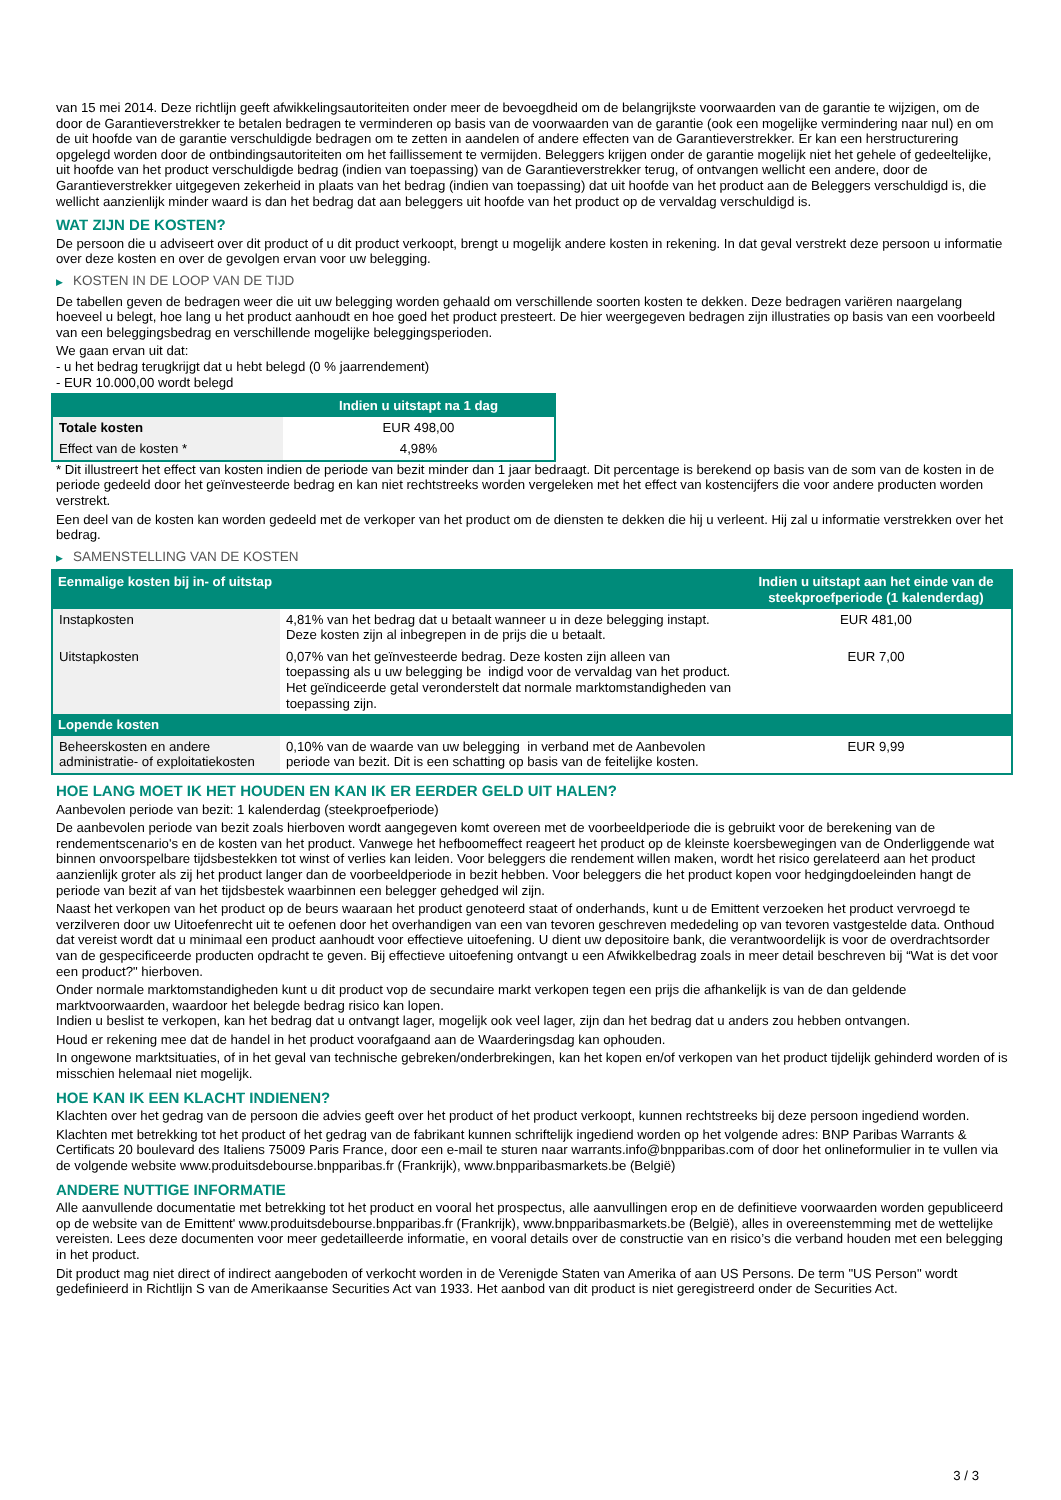van 15 mei 2014. Deze richtlijn geeft afwikkelingsautoriteiten onder meer de bevoegdheid om de belangrijkste voorwaarden van de garantie te wijzigen, om de door de Garantieverstrekker te betalen bedragen te verminderen op basis van de voorwaarden van de garantie (ook een mogelijke vermindering naar nul) en om de uit hoofde van de garantie verschuldigde bedragen om te zetten in aandelen of andere effecten van de Garantieverstrekker. Er kan een herstructurering opgelegd worden door de ontbindingsautoriteiten om het faillissement te vermijden. Beleggers krijgen onder de garantie mogelijk niet het gehele of gedeeltelijke, uit hoofde van het product verschuldigde bedrag (indien van toepassing) van de Garantieverstrekker terug, of ontvangen wellicht een andere, door de Garantieverstrekker uitgegeven zekerheid in plaats van het bedrag (indien van toepassing) dat uit hoofde van het product aan de Beleggers verschuldigd is, die wellicht aanzienlijk minder waard is dan het bedrag dat aan beleggers uit hoofde van het product op de vervaldag verschuldigd is.
WAT ZIJN DE KOSTEN?
De persoon die u adviseert over dit product of u dit product verkoopt, brengt u mogelijk andere kosten in rekening. In dat geval verstrekt deze persoon u informatie over deze kosten en over de gevolgen ervan voor uw belegging.
▶ KOSTEN IN DE LOOP VAN DE TIJD
De tabellen geven de bedragen weer die uit uw belegging worden gehaald om verschillende soorten kosten te dekken. Deze bedragen variëren naargelang hoeveel u belegt, hoe lang u het product aanhoudt en hoe goed het product presteert. De hier weergegeven bedragen zijn illustraties op basis van een voorbeeld van een beleggingsbedrag en verschillende mogelijke beleggingsperioden.
We gaan ervan uit dat:
- u het bedrag terugkrijgt dat u hebt belegd (0 % jaarrendement)
- EUR 10.000,00 wordt belegd
| | Indien u uitstapt na 1 dag |
| --- | --- |
| Totale kosten | EUR 498,00 |
| Effect van de kosten * | 4,98% |
* Dit illustreert het effect van kosten indien de periode van bezit minder dan 1 jaar bedraagt. Dit percentage is berekend op basis van de som van de kosten in de periode gedeeld door het geïnvesteerde bedrag en kan niet rechtstreeks worden vergeleken met het effect van kostencijfers die voor andere producten worden verstrekt.
Een deel van de kosten kan worden gedeeld met de verkoper van het product om de diensten te dekken die hij u verleent. Hij zal u informatie verstrekken over het bedrag.
▶ SAMENSTELLING VAN DE KOSTEN
| Eenmalige kosten bij in- of uitstap | | Indien u uitstapt aan het einde van de steekproefperiode (1 kalenderdag) |
| --- | --- | --- |
| Instapkosten | 4,81% van het bedrag dat u betaalt wanneer u in deze belegging instapt. Deze kosten zijn al inbegrepen in de prijs die u betaalt. | EUR 481,00 |
| Uitstapkosten | 0,07% van het geïnvesteerde bedrag. Deze kosten zijn alleen van toepassing als u uw belegging be indigd voor de vervaldag van het product. Het geïndiceerde getal veronderstelt dat normale marktomstandigheden van toepassing zijn. | EUR 7,00 |
| Lopende kosten | | |
| Beheerskosten en andere administratie- of exploitatiekosten | 0,10% van de waarde van uw belegging in verband met de Aanbevolen periode van bezit. Dit is een schatting op basis van de feitelijke kosten. | EUR 9,99 |
HOE LANG MOET IK HET HOUDEN EN KAN IK ER EERDER GELD UIT HALEN?
Aanbevolen periode van bezit: 1 kalenderdag (steekproefperiode)
De aanbevolen periode van bezit zoals hierboven wordt aangegeven komt overeen met de voorbeeldperiode die is gebruikt voor de berekening van de rendementscenario's en de kosten van het product. Vanwege het hefboomeffect reageert het product op de kleinste koersbewegingen van de Onderliggende wat binnen onvoorspelbare tijdsbestekken tot winst of verlies kan leiden. Voor beleggers die rendement willen maken, wordt het risico gerelateerd aan het product aanzienlijk groter als zij het product langer dan de voorbeeldperiode in bezit hebben. Voor beleggers die het product kopen voor hedgingdoeleinden hangt de periode van bezit af van het tijdsbestek waarbinnen een belegger gehedged wil zijn.
Naast het verkopen van het product op de beurs waaraan het product genoteerd staat of onderhands, kunt u de Emittent verzoeken het product vervroegd te verzilveren door uw Uitoefenrecht uit te oefenen door het overhandigen van een van tevoren geschreven mededeling op van tevoren vastgestelde data. Onthoud dat vereist wordt dat u minimaal een product aanhoudt voor effectieve uitoefening. U dient uw depositoire bank, die verantwoordelijk is voor de overdrachtsorder van de gespecificeerde producten opdracht te geven. Bij effectieve uitoefening ontvangt u een Afwikkelbedrag zoals in meer detail beschreven bij “Wat is det voor een product?" hierboven.
Onder normale marktomstandigheden kunt u dit product vop de secundaire markt verkopen tegen een prijs die afhankelijk is van de dan geldende marktvoorwaarden, waardoor het belegde bedrag risico kan lopen.
Indien u beslist te verkopen, kan het bedrag dat u ontvangt lager, mogelijk ook veel lager, zijn dan het bedrag dat u anders zou hebben ontvangen.
Houd er rekening mee dat de handel in het product voorafgaand aan de Waarderingsdag kan ophouden.
In ongewone marktsituaties, of in het geval van technische gebreken/onderbrekingen, kan het kopen en/of verkopen van het product tijdelijk gehinderd worden of is misschien helemaal niet mogelijk.
HOE KAN IK EEN KLACHT INDIENEN?
Klachten over het gedrag van de persoon die advies geeft over het product of het product verkoopt, kunnen rechtstreeks bij deze persoon ingediend worden.
Klachten met betrekking tot het product of het gedrag van de fabrikant kunnen schriftelijk ingediend worden op het volgende adres: BNP Paribas Warrants & Certificats 20 boulevard des Italiens 75009 Paris France, door een e-mail te sturen naar warrants.info@bnpparibas.com of door het onlineformulier in te vullen via de volgende website www.produitsdebourse.bnpparibas.fr (Frankrijk), www.bnpparibasmarkets.be (België)
ANDERE NUTTIGE INFORMATIE
Alle aanvullende documentatie met betrekking tot het product en vooral het prospectus, alle aanvullingen erop en de definitieve voorwaarden worden gepubliceerd op de website van de Emittent' www.produitsdebourse.bnpparibas.fr (Frankrijk), www.bnpparibasmarkets.be (België), alles in overeenstemming met de wettelijke vereisten. Lees deze documenten voor meer gedetailleerde informatie, en vooral details over de constructie van en risico’s die verband houden met een belegging in het product.
Dit product mag niet direct of indirect aangeboden of verkocht worden in de Verenigde Staten van Amerika of aan US Persons. De term "US Person" wordt gedefinieerd in Richtlijn S van de Amerikaanse Securities Act van 1933. Het aanbod van dit product is niet geregistreerd onder de Securities Act.
3 / 3